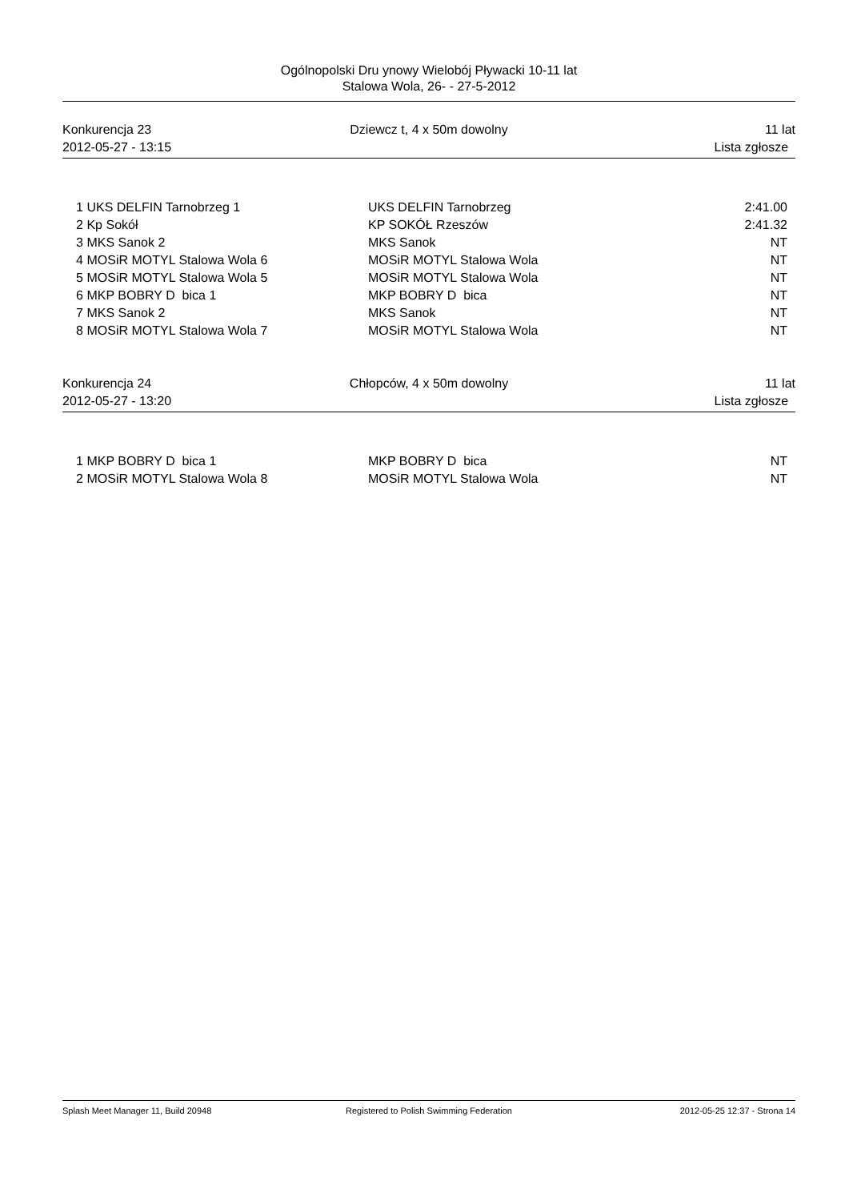Ogólnopolski Dru ynowy Wielobój Pływacki 10-11 lat
Stalowa Wola, 26- - 27-5-2012
Konkurencja 23
2012-05-27 - 13:15
Dziewcz t, 4 x 50m dowolny
11 lat
Lista zgłosze
| 1 | UKS DELFIN Tarnobrzeg 1 | UKS DELFIN Tarnobrzeg | 2:41.00 |
| 2 | Kp Sokół | KP SOKÓŁ Rzeszów | 2:41.32 |
| 3 | MKS Sanok 2 | MKS Sanok | NT |
| 4 | MOSiR MOTYL Stalowa Wola 6 | MOSiR MOTYL Stalowa Wola | NT |
| 5 | MOSiR MOTYL Stalowa Wola 5 | MOSiR MOTYL Stalowa Wola | NT |
| 6 | MKP BOBRY D bica 1 | MKP BOBRY D bica | NT |
| 7 | MKS Sanok 2 | MKS Sanok | NT |
| 8 | MOSiR MOTYL Stalowa Wola 7 | MOSiR MOTYL Stalowa Wola | NT |
Konkurencja 24
2012-05-27 - 13:20
Chłopców, 4 x 50m dowolny
11 lat
Lista zgłosze
| 1 | MKP BOBRY D bica 1 | MKP BOBRY D bica | NT |
| 2 | MOSiR MOTYL Stalowa Wola 8 | MOSiR MOTYL Stalowa Wola | NT |
Splash Meet Manager 11, Build 20948
Registered to Polish Swimming Federation
2012-05-25 12:37 - Strona 14